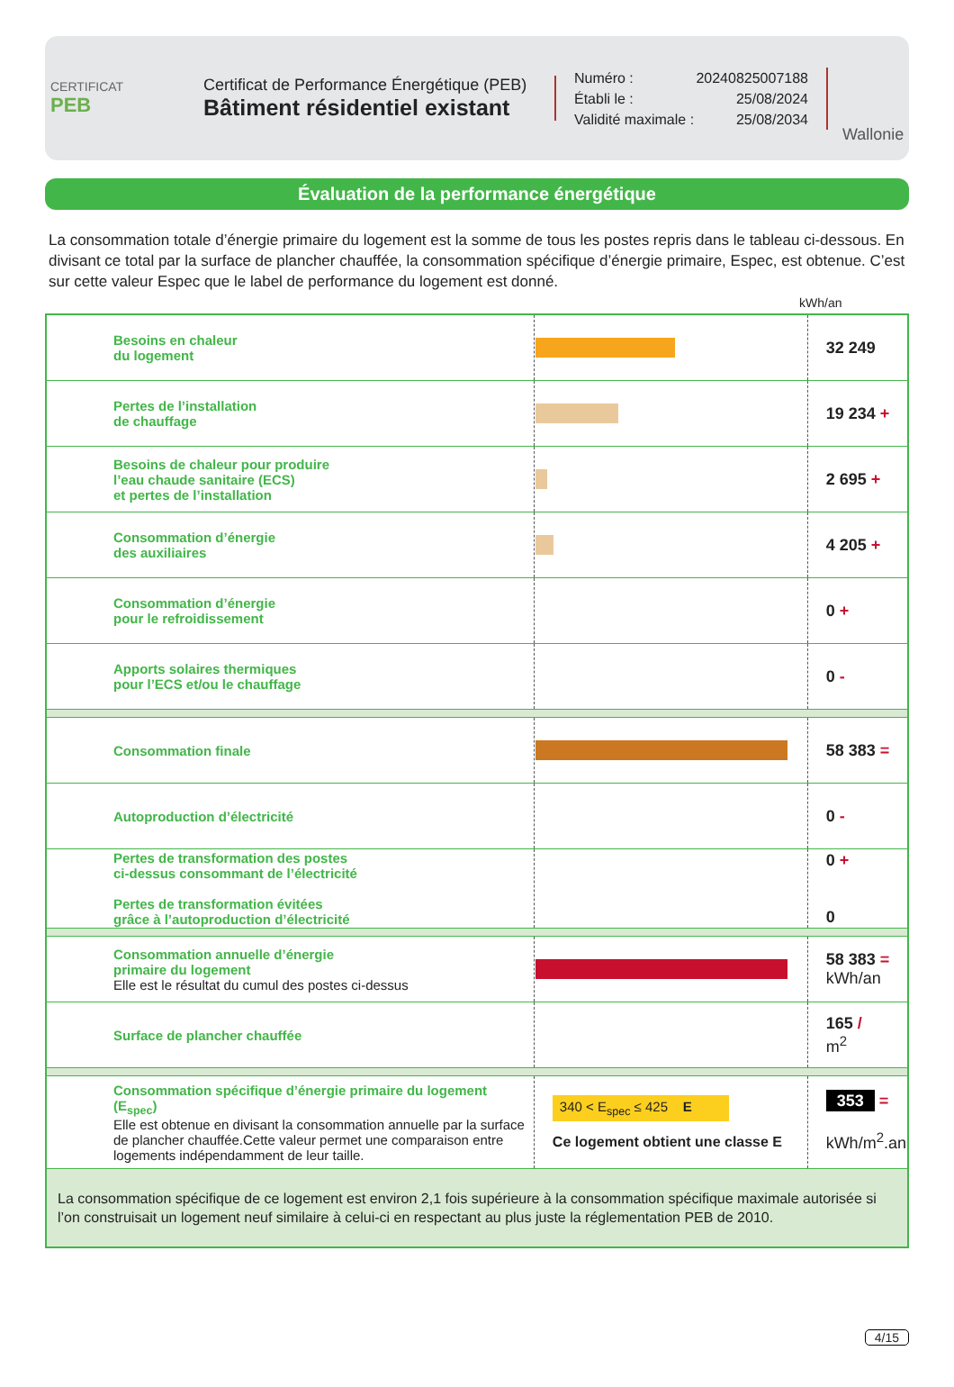CERTIFICAT
PEB
Certificat de Performance Énergétique (PEB)
Bâtiment résidentiel existant
Numéro : 20240825007188
Établi le : 25/08/2024
Validité maximale : 25/08/2034
Wallonie
Évaluation de la performance énergétique
La consommation totale d’énergie primaire du logement est la somme de tous les postes repris dans le tableau ci-dessous. En divisant ce total par la surface de plancher chauffée, la consommation spécifique d’énergie primaire, Espec, est obtenue. C’est sur cette valeur Espec que le label de performance du logement est donné.
kWh/an
| Besoins en chaleur du logement | | 32 249 |
| Pertes de l’installation de chauffage | | 19 234 + |
| Besoins de chaleur pour produire l’eau chaude sanitaire (ECS) et pertes de l’installation | | 2 695 + |
| Consommation d’énergie des auxiliaires | | 4 205 + |
| Consommation d’énergie pour le refroidissement | | 0 + |
| Apports solaires thermiques pour l’ECS et/ou le chauffage | | 0 - |
| Consommation finale | | 58 383 = |
| Autoproduction d’électricité | | 0 - |
| Pertes de transformation des postes ci-dessus consommant de l’électricité Pertes de transformation évitées grâce à l’autoproduction d’électricité | | 0 + 0 |
| Consommation annuelle d’énergie primaire du logement Elle est le résultat du cumul des postes ci-dessus | | 58 383 = kWh/an |
| Surface de plancher chauffée | | 165 / m<sup>2</sup> |
| Consommation spécifique d’énergie primaire du logement (E<sub>spec</sub>) Elle est obtenue en divisant la consommation annuelle par la surface de plancher chauffée.Cette valeur permet une comparaison entre logements indépendamment de leur taille. | 340 < E<sub>spec</sub> ≤ 425 E Ce logement obtient une classe E | 353 = kWh/m<sup>2</sup>.an |
| La consommation spécifique de ce logement est environ 2,1 fois supérieure à la consommation spécifique maximale autorisée si l’on construisait un logement neuf similaire à celui-ci en respectant au plus juste la réglementation PEB de 2010. | | |
4/15